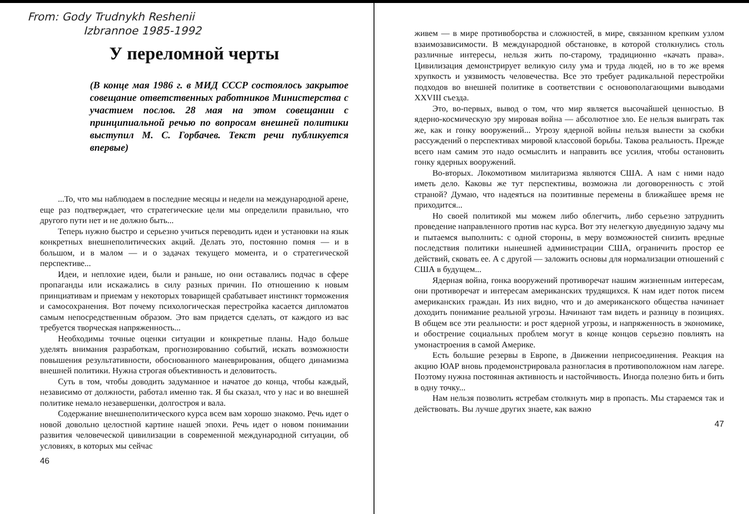From: Gody Trudnykh Reshenii
Izbrannoe 1985-1992
У переломной черты
(В конце мая 1986 г. в МИД СССР состоялось закрытое совещание ответственных работников Министерства с участием послов. 28 мая на этом совещании с принципиальной речью по вопросам внешней политики выступил М. С. Горбачев. Текст речи публикуется впервые)
...То, что мы наблюдаем в последние месяцы и недели на международной арене, еще раз подтверждает, что стратегические цели мы определили правильно, что другого пути нет и не должно быть...
Теперь нужно быстро и серьезно учиться переводить идеи и установки на язык конкретных внешнеполитических акций. Делать это, постоянно помня — и в большом, и в малом — и о задачах текущего момента, и о стратегической перспективе...
Идеи, и неплохие идеи, были и раньше, но они оставались подчас в сфере пропаганды или искажались в силу разных причин. По отношению к новым принциативам и приемам у некоторых товарищей срабатывает инстинкт торможения и самосохранения. Вот почему психологическая перестройка касается дипломатов самым непосредственным образом. Это вам придется сделать, от каждого из вас требуется творческая напряженность...
Необходимы точные оценки ситуации и конкретные планы. Надо больше уделять внимания разработкам, прогнозированию событий, искать возможности повышения результативности, обоснованного маневрирования, общего динамизма внешней политики. Нужна строгая объективность и деловитость.
Суть в том, чтобы доводить задуманное и начатое до конца, чтобы каждый, независимо от должности, работал именно так. Я бы сказал, что у нас и во внешней политике немало незавершенки, долгостроя и вала.
Содержание внешнеполитического курса всем вам хорошо знакомо. Речь идет о новой довольно целостной картине нашей эпохи. Речь идет о новом понимании развития человеческой цивилизации в современной международной ситуации, об условиях, в которых мы сейчас
46
живем — в мире противоборства и сложностей, в мире, связанном крепким узлом взаимозависимости. В международной обстановке, в которой столкнулись столь различные интересы, нельзя жить по-старому, традиционно «качать права». Цивилизация демонстрирует великую силу ума и труда людей, но в то же время хрупкость и уязвимость человечества. Все это требует радикальной перестройки подходов во внешней политике в соответствии с основополагающими выводами XXVIII съезда.
Это, во-первых, вывод о том, что мир является высочайшей ценностью. В ядерно-космическую эру мировая война — абсолютное зло. Ее нельзя выиграть так же, как и гонку вооружений... Угрозу ядерной войны нельзя вынести за скобки рассуждений о перспективах мировой классовой борьбы. Такова реальность. Прежде всего нам самим это надо осмыслить и направить все усилия, чтобы остановить гонку ядерных вооружений.
Во-вторых. Локомотивом милитаризма являются США. А нам с ними надо иметь дело. Каковы же тут перспективы, возможна ли договоренность с этой страной? Думаю, что надеяться на позитивные перемены в ближайшее время не приходится...
Но своей политикой мы можем либо облегчить, либо серьезно затруднить проведение направленного против нас курса. Вот эту нелегкую двуединую задачу мы и пытаемся выполнить: с одной стороны, в меру возможностей снизить вредные последствия политики нынешней администрации США, ограничить простор ее действий, сковать ее. А с другой — заложить основы для нормализации отношений с США в будущем...
Ядерная война, гонка вооружений противоречат нашим жизненным интересам, они противоречат и интересам американских трудящихся. К нам идет поток писем американских граждан. Из них видно, что и до американского общества начинает доходить понимание реальной угрозы. Начинают там видеть и разницу в позициях. В общем все эти реальности: и рост ядерной угрозы, и напряженность в экономике, и обострение социальных проблем могут в конце концов серьезно повлиять на умонастроения в самой Америке.
Есть большие резервы в Европе, в Движении неприсоединения. Реакция на акцию ЮАР вновь продемонстрировала разногласия в противоположном нам лагере. Поэтому нужна постоянная активность и настойчивость. Иногда полезно бить и бить в одну точку...
Нам нельзя позволить ястребам столкнуть мир в пропасть. Мы стараемся так и действовать. Вы лучше других знаете, как важно
47